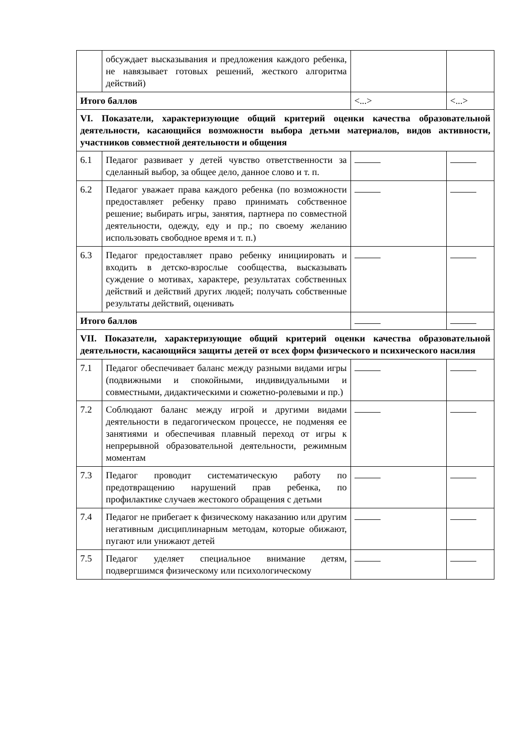| | обсуждает высказывания и предложения каждого ребенка, не навязывает готовых решений, жесткого алгоритма действий) | | |
| Итого баллов | | <...> | <...> |
| VI. Показатели, характеризующие общий критерий оценки качества образовательной деятельности, касающийся возможности выбора детьми материалов, видов активности, участников совместной деятельности и общения | | | |
| 6.1 | Педагог развивает у детей чувство ответственности за сделанный выбор, за общее дело, данное слово и т. п. | | |
| 6.2 | Педагог уважает права каждого ребенка (по возможности предоставляет ребенку право принимать собственное решение; выбирать игры, занятия, партнера по совместной деятельности, одежду, еду и пр.; по своему желанию использовать свободное время и т. п.) | | |
| 6.3 | Педагог предоставляет право ребенку инициировать и входить в детско-взрослые сообщества, высказывать суждение о мотивах, характере, результатах собственных действий и действий других людей; получать собственные результаты действий, оценивать | | |
| Итого баллов | | | |
| VII. Показатели, характеризующие общий критерий оценки качества образовательной деятельности, касающийся защиты детей от всех форм физического и психического насилия | | | |
| 7.1 | Педагог обеспечивает баланс между разными видами игры (подвижными и спокойными, индивидуальными и совместными, дидактическими и сюжетно-ролевыми и пр.) | | |
| 7.2 | Соблюдают баланс между игрой и другими видами деятельности в педагогическом процессе, не подменяя ее занятиями и обеспечивая плавный переход от игры к непрерывной образовательной деятельности, режимным моментам | | |
| 7.3 | Педагог проводит систематическую работу по предотвращению нарушений прав ребенка, по профилактике случаев жестокого обращения с детьми | | |
| 7.4 | Педагог не прибегает к физическому наказанию или другим негативным дисциплинарным методам, которые обижают, пугают или унижают детей | | |
| 7.5 | Педагог уделяет специальное внимание детям, подвергшимся физическому или психологическому | | |